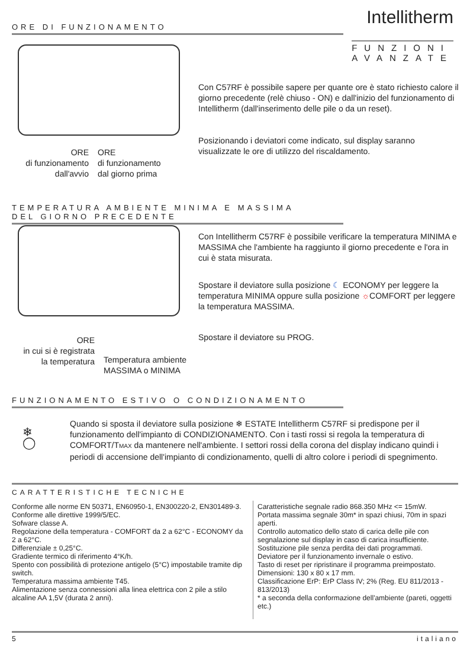ORE DI FUNZIONAMENTO Intellitherm
FUNZIONI
AVANZATE
Con C57RF è possibile sapere per quante ore è stato richiesto calore il giorno precedente (relè chiuso - ON) e dall'inizio del funzionamento di Intellitherm (dall'inserimento delle pile o da un reset).
Posizionando i deviatori come indicato, sul display saranno visualizzate le ore di utilizzo del riscaldamento.
ORE
di funzionamento
dall'avvio
ORE
di funzionamento
dal giorno prima
TEMPERATURA AMBIENTE MINIMA E MASSIMA
DEL GIORNO PRECEDENTE
Con Intellitherm C57RF è possibile verificare la temperatura MINIMA e MASSIMA che l'ambiente ha raggiunto il giorno precedente e l'ora in cui è stata misurata.
Spostare il deviatore sulla posizione ☾ ECONOMY per leggere la temperatura MINIMA oppure sulla posizione ☼COMFORT per leggere la temperatura MASSIMA.
Spostare il deviatore su PROG.
ORE
in cui si è registrata
la temperatura
Temperatura ambiente
MASSIMA o MINIMA
FUNZIONAMENTO ESTIVO O CONDIZIONAMENTO
❄
◯
Quando si sposta il deviatore sulla posizione ❄ ESTATE Intellitherm C57RF si predispone per il funzionamento dell'impianto di CONDIZIONAMENTO. Con i tasti rossi si regola la temperatura di COMFORT/TMAX da mantenere nell'ambiente. I settori rossi della corona del display indicano quindi i periodi di accensione dell'impianto di condizionamento, quelli di altro colore i periodi di spegnimento.
CARATTERISTICHE TECNICHE
Conforme alle norme EN 50371, EN60950-1, EN300220-2, EN301489-3.
Conforme alle direttive 1999/5/EC.
Sofware classe A.
Regolazione della temperatura - COMFORT da 2 a 62°C - ECONOMY da 2 a 62°C.
Differenziale ± 0,25°C.
Gradiente termico di riferimento 4°K/h.
Spento con possibilità di protezione antigelo (5°C) impostabile tramite dip switch.
Temperatura massima ambiente T45.
Alimentazione senza connessioni alla linea elettrica con 2 pile a stilo alcaline AA 1,5V (durata 2 anni).
Caratteristiche segnale radio 868.350 MHz <= 15mW.
Portata massima segnale 30m* in spazi chiusi, 70m in spazi aperti.
Controllo automatico dello stato di carica delle pile con segnalazione sul display in caso di carica insufficiente.
Sostituzione pile senza perdita dei dati programmati.
Deviatore per il funzionamento invernale o estivo.
Tasto di reset per ripristinare il programma preimpostato.
Dimensioni: 130 x 80 x 17 mm.
Classificazione ErP: ErP Class IV; 2% (Reg. EU 811/2013 - 813/2013)
* a seconda della conformazione dell'ambiente (pareti, oggetti etc.)
5 italiano